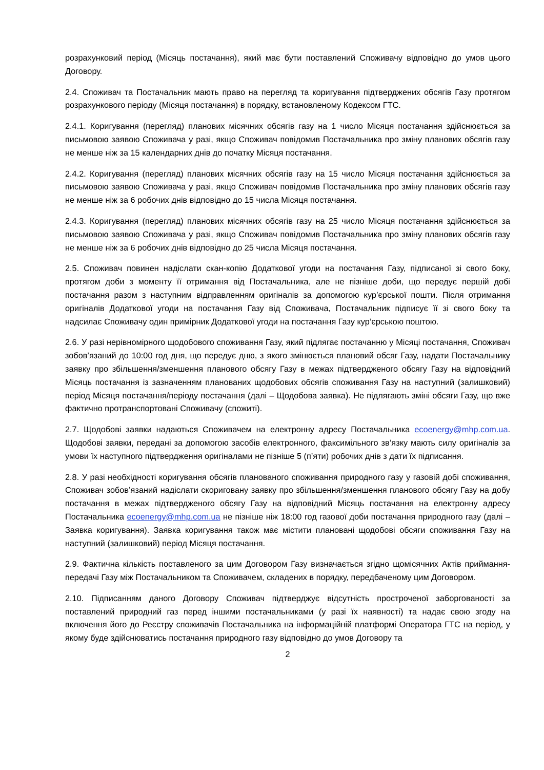розрахунковий період (Місяць постачання), який має бути поставлений Споживачу відповідно до умов цього Договору.
2.4. Споживач та Постачальник мають право на перегляд та коригування підтверджених обсягів Газу протягом розрахункового періоду (Місяця постачання) в порядку, встановленому Кодексом ГТС.
2.4.1. Коригування (перегляд) планових місячних обсягів газу на 1 число Місяця постачання здійснюється за письмовою заявою Споживача у разі, якщо Споживач повідомив Постачальника про зміну планових обсягів газу не менше ніж за 15 календарних днів до початку Місяця постачання.
2.4.2. Коригування (перегляд) планових місячних обсягів газу на 15 число Місяця постачання здійснюється за письмовою заявою Споживача у разі, якщо Споживач повідомив Постачальника про зміну планових обсягів газу не менше ніж за 6 робочих днів відповідно до 15 числа Місяця постачання.
2.4.3. Коригування (перегляд) планових місячних обсягів газу на 25 число Місяця постачання здійснюється за письмовою заявою Споживача у разі, якщо Споживач повідомив Постачальника про зміну планових обсягів газу не менше ніж за 6 робочих днів відповідно до 25 числа Місяця постачання.
2.5. Споживач повинен надіслати скан-копію Додаткової угоди на постачання Газу, підписаної зі свого боку, протягом доби з моменту її отримання від Постачальника, але не пізніше доби, що передує першій добі постачання разом з наступним відправленням оригіналів за допомогою кур’єрської пошти. Після отримання оригіналів Додаткової угоди на постачання Газу від Споживача, Постачальник підписує її зі свого боку та надсилає Споживачу один примірник Додаткової угоди на постачання Газу кур’єрською поштою.
2.6. У разі нерівномірного щодобового споживання Газу, який підлягає постачанню у Місяці постачання, Споживач зобов’язаний до 10:00 год дня, що передує дню, з якого змінюється плановий обсяг Газу, надати Постачальнику заявку про збільшення/зменшення планового обсягу Газу в межах підтвердженого обсягу Газу на відповідний Місяць постачання із зазначенням планованих щодобових обсягів споживання Газу на наступний (залишковий) період Місяця постачання/періоду постачання (далі – Щодобова заявка). Не підлягають зміні обсяги Газу, що вже фактично протранспортовані Споживачу (спожиті).
2.7. Щодобові заявки надаються Споживачем на електронну адресу Постачальника ecoenergy@mhp.com.ua. Щодобові заявки, передані за допомогою засобів електронного, факсимільного зв’язку мають силу оригіналів за умови їх наступного підтвердження оригіналами не пізніше 5 (п’яти) робочих днів з дати їх підписання.
2.8. У разі необхідності коригування обсягів планованого споживання природного газу у газовій добі споживання, Споживач зобов’язаний надіслати скориговану заявку про збільшення/зменшення планового обсягу Газу на добу постачання в межах підтвердженого обсягу Газу на відповідний Місяць постачання на електронну адресу Постачальника ecoenergy@mhp.com.ua не пізніше ніж 18:00 год газової доби постачання природного газу (далі – Заявка коригування). Заявка коригування також має містити плановані щодобові обсяги споживання Газу на наступний (залишковий) період Місяця постачання.
2.9. Фактична кількість поставленого за цим Договором Газу визначається згідно щомісячних Актів приймання­передачі Газу між Постачальником та Споживачем, складених в порядку, передбаченому цим Договором.
2.10. Підписанням даного Договору Споживач підтверджує відсутність простроченої заборгованості за поставлений природний газ перед іншими постачальниками (у разі їх наявності) та надає свою згоду на включення його до Реєстру споживачів Постачальника на інформаційній платформі Оператора ГТС на період, у якому буде здійснюватись постачання природного газу відповідно до умов Договору та
2